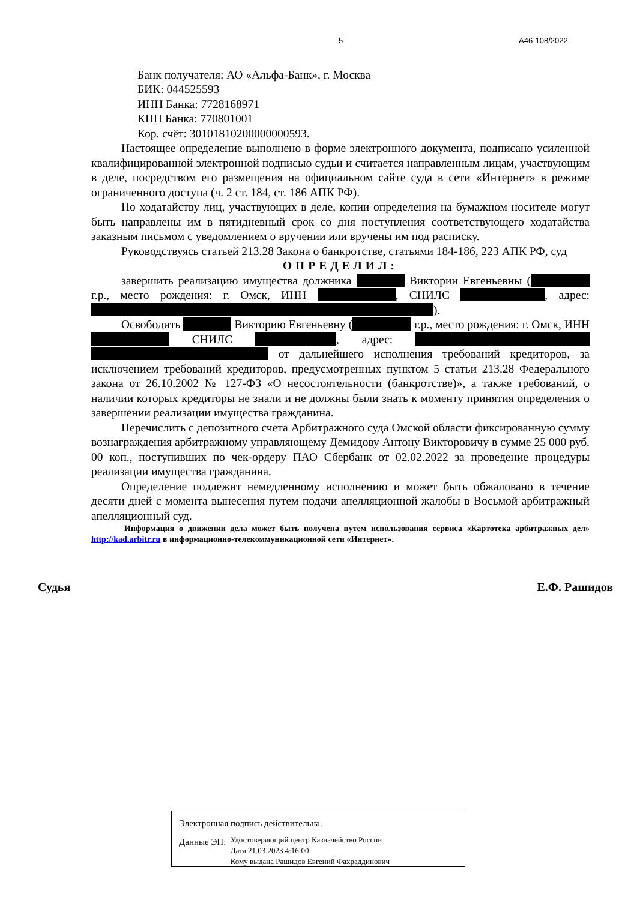5 А46-108/2022
Банк получателя: АО «Альфа-Банк», г. Москва
БИК: 044525593
ИНН Банка: 7728168971
КПП Банка: 770801001
Кор. счёт: 30101810200000000593.
Настоящее определение выполнено в форме электронного документа, подписано усиленной квалифицированной электронной подписью судьи и считается направленным лицам, участвующим в деле, посредством его размещения на официальном сайте суда в сети «Интернет» в режиме ограниченного доступа (ч. 2 ст. 184, ст. 186 АПК РФ).
По ходатайству лиц, участвующих в деле, копии определения на бумажном носителе могут быть направлены им в пятидневный срок со дня поступления соответствующего ходатайства заказным письмом с уведомлением о вручении или вручены им под расписку.
Руководствуясь статьей 213.28 Закона о банкротстве, статьями 184-186, 223 АПК РФ, суд
ОПРЕДЕЛИЛ:
завершить реализацию имущества должника Виктории Евгеньевны ( г.р., место рождения: г. Омск, ИНН , СНИЛС , адрес: ).
Освободить Викторию Евгеньевну ( г.р., место рождения: г. Омск, ИНН СНИЛС , адрес: от дальнейшего исполнения требований кредиторов, за исключением требований кредиторов, предусмотренных пунктом 5 статьи 213.28 Федерального закона от 26.10.2002 № 127-ФЗ «О несостоятельности (банкротстве)», а также требований, о наличии которых кредиторы не знали и не должны были знать к моменту принятия определения о завершении реализации имущества гражданина.
Перечислить с депозитного счета Арбитражного суда Омской области фиксированную сумму вознаграждения арбитражному управляющему Демидову Антону Викторовичу в сумме 25 000 руб. 00 коп., поступивших по чек-ордеру ПАО Сбербанк от 02.02.2022 за проведение процедуры реализации имущества гражданина.
Определение подлежит немедленному исполнению и может быть обжаловано в течение десяти дней с момента вынесения путем подачи апелляционной жалобы в Восьмой арбитражный апелляционный суд.
Информация о движении дела может быть получена путем использования сервиса «Картотека арбитражных дел» http://kad.arbitr.ru в информационно-телекоммуникационной сети «Интернет».
Судья Е.Ф. Рашидов
Электронная подпись действительна.
Данные ЭП: Удостоверяющий центр Казначейство России
Дата 21.03.2023 4:16:00
Кому выдана Рашидов Евгений Фахраддинович